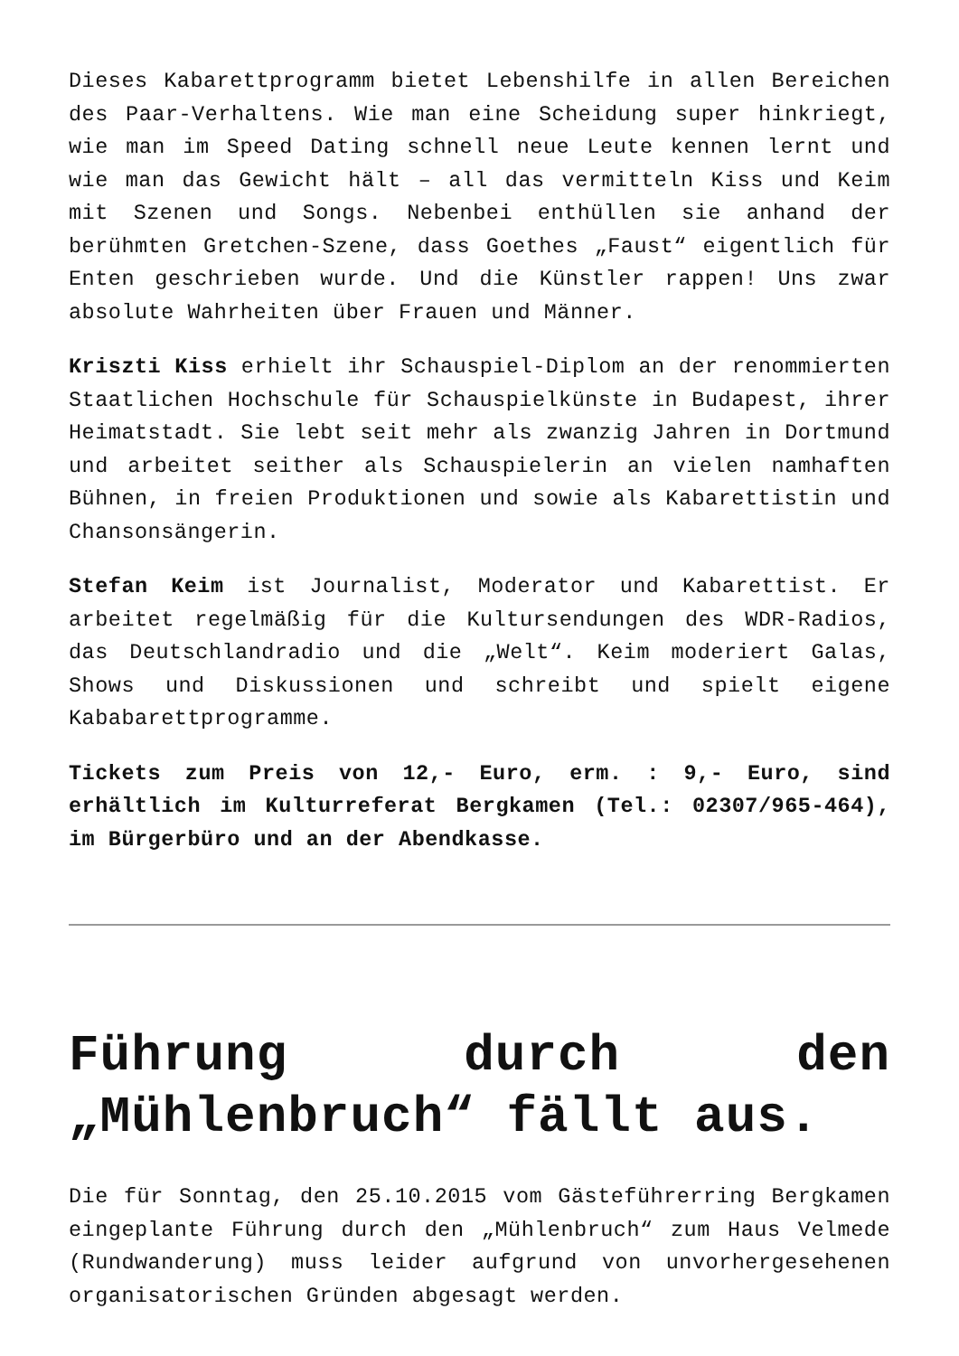Dieses Kabarettprogramm bietet Lebenshilfe in allen Bereichen des Paar-Verhaltens. Wie man eine Scheidung super hinkriegt, wie man im Speed Dating schnell neue Leute kennen lernt und wie man das Gewicht hält – all das vermitteln Kiss und Keim mit Szenen und Songs. Nebenbei enthüllen sie anhand der berühmten Gretchen-Szene, dass Goethes „Faust“ eigentlich für Enten geschrieben wurde. Und die Künstler rappen! Uns zwar absolute Wahrheiten über Frauen und Männer.
Kriszti Kiss erhielt ihr Schauspiel-Diplom an der renommierten Staatlichen Hochschule für Schauspielkünste in Budapest, ihrer Heimatstadt. Sie lebt seit mehr als zwanzig Jahren in Dortmund und arbeitet seither als Schauspielerin an vielen namhaften Bühnen, in freien Produktionen und sowie als Kabarettistin und Chansonsängerin.
Stefan Keim ist Journalist, Moderator und Kabarettist. Er arbeitet regelmäßig für die Kultursendungen des WDR-Radios, das Deutschlandradio und die „Welt“. Keim moderiert Galas, Shows und Diskussionen und schreibt und spielt eigene Kababarettprogramme.
Tickets zum Preis von 12,- Euro, erm. : 9,- Euro, sind erhältlich im Kulturreferat Bergkamen (Tel.: 02307/965-464), im Bürgerbüro und an der Abendkasse.
Führung durch den „Mühlenbruch“ fällt aus.
Die für Sonntag, den 25.10.2015 vom Gästeführerring Bergkamen eingeplante Führung durch den „Mühlenbruch“ zum Haus Velmede (Rundwanderung) muss leider aufgrund von unvorhergesehenen organisatorischen Gründen abgesagt werden.